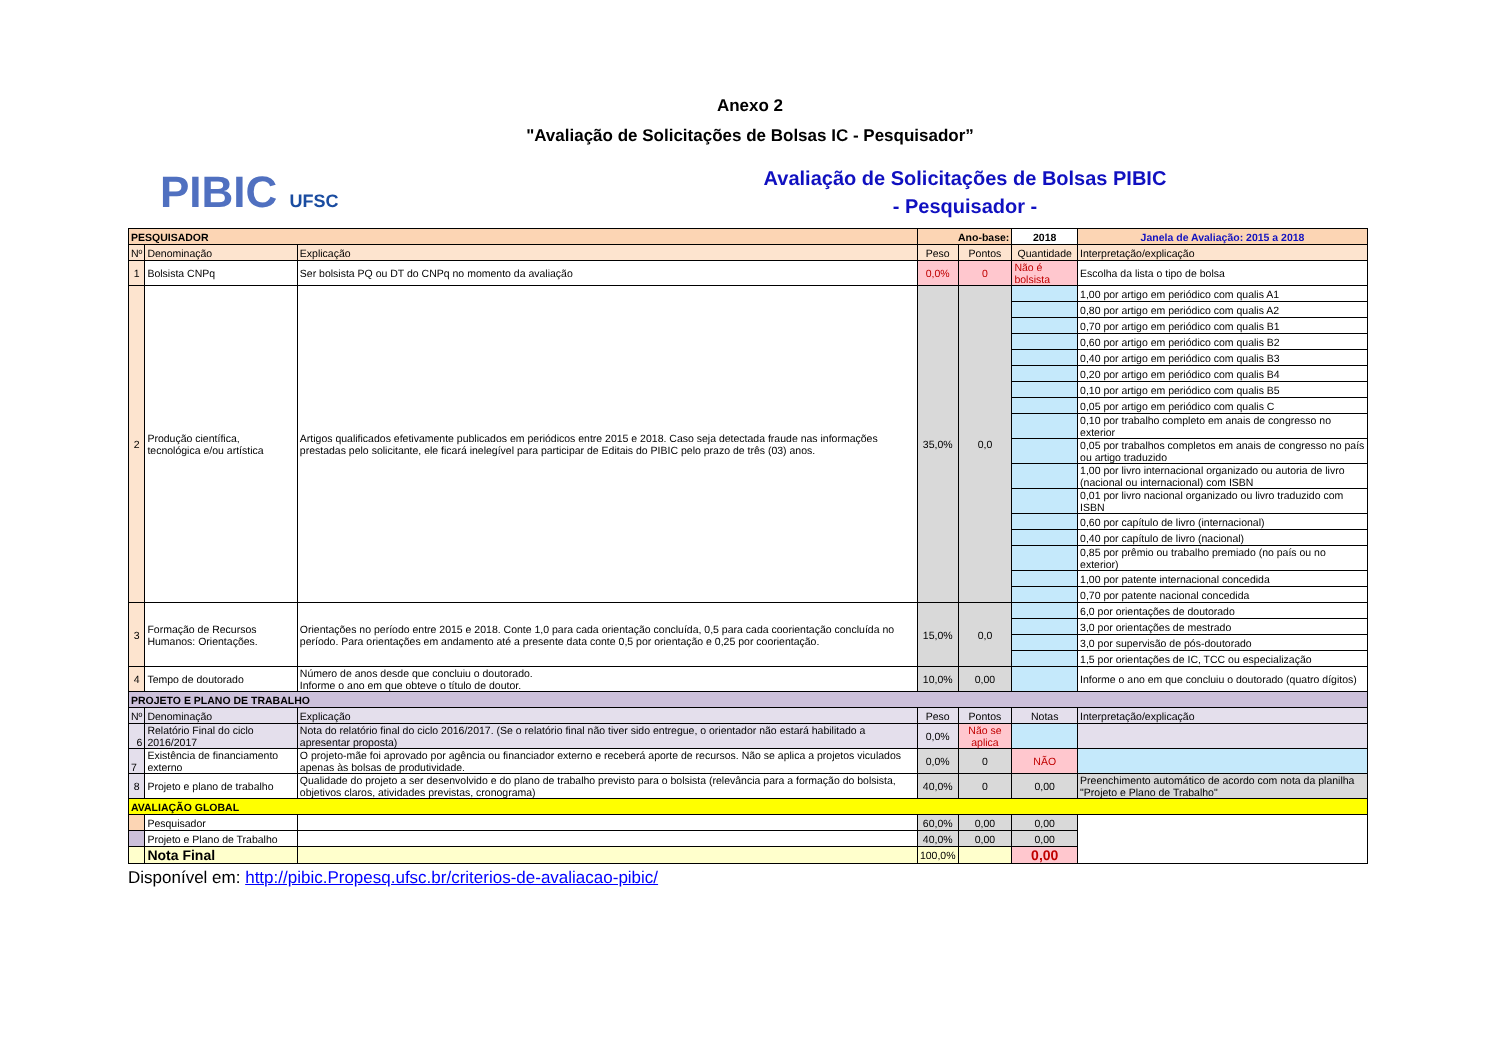Anexo 2
"Avaliação de Solicitações de Bolsas IC - Pesquisador”
PIBIC UFSC
Avaliação de Solicitações de Bolsas PIBIC
- Pesquisador -
| PESQUISADOR | | | Ano-base: | | 2018 | Janela de Avaliação: 2015 a 2018 |
| --- | --- | --- | --- | --- | --- | --- |
| Nº | Denominação | Explicação | Peso | Pontos | Quantidade | Interpretação/explicação |
| 1 | Bolsista CNPq | Ser bolsista PQ ou DT do CNPq no momento da avaliação | 0,0% | 0 | Não é bolsista | Escolha da lista o tipo de bolsa |
| 2 | Produção científica, tecnológica e/ou artística | Artigos qualificados efetivamente publicados em periódicos entre 2015 e 2018. Caso seja detectada fraude nas informações prestadas pelo solicitante, ele ficará inelegível para participar de Editais do PIBIC pelo prazo de três (03) anos. | 35,0% | 0,0 | | 1,00 por artigo em periódico com qualis A1 |
| | | | | | | 0,80 por artigo em periódico com qualis A2 |
| | | | | | | 0,70 por artigo em periódico com qualis B1 |
| | | | | | | 0,60 por artigo em periódico com qualis B2 |
| | | | | | | 0,40 por artigo em periódico com qualis B3 |
| | | | | | | 0,20 por artigo em periódico com qualis B4 |
| | | | | | | 0,10 por artigo em periódico com qualis B5 |
| | | | | | | 0,05 por artigo em periódico com qualis C |
| | | | | | | 0,10 por trabalho completo em anais de congresso no exterior |
| | | | | | | 0,05 por trabalhos completos em anais de congresso no país ou artigo traduzido |
| | | | | | | 1,00 por livro internacional organizado ou autoria de livro (nacional ou internacional) com ISBN |
| | | | | | | 0,01 por livro nacional organizado ou livro traduzido com ISBN |
| | | | | | | 0,60 por capítulo de livro (internacional) |
| | | | | | | 0,40 por capítulo de livro (nacional) |
| | | | | | | 0,85 por prêmio ou trabalho premiado (no país ou no exterior) |
| | | | | | | 1,00 por patente internacional concedida |
| | | | | | | 0,70 por patente nacional concedida |
| 3 | Formação de Recursos Humanos: Orientações. | Orientações no período entre 2015 e 2018. Conte 1,0 para cada orientação concluída, 0,5 para cada coorientação concluída no período. Para orientações em andamento até a presente data conte 0,5 por orientação e 0,25 por coorientação. | 15,0% | 0,0 | | 6,0 por orientações de doutorado |
| | | | | | | 3,0 por orientações de mestrado |
| | | | | | | 3,0 por supervisão de pós-doutorado |
| | | | | | | 1,5 por orientações de IC, TCC ou especialização |
| 4 | Tempo de doutorado | Número de anos desde que concluiu o doutorado. Informe o ano em que obteve o título de doutor. | 10,0% | 0,00 | | Informe o ano em que concluiu o doutorado (quatro dígitos) |
| PROJETO E PLANO DE TRABALHO | | | | | | |
| Nº | Denominação | Explicação | Peso | Pontos | Notas | Interpretação/explicação |
| 6 | Relatório Final do ciclo 2016/2017 | Nota do relatório final do ciclo 2016/2017. (Se o relatório final não tiver sido entregue, o orientador não estará habilitado a apresentar proposta) | 0,0% | Não se aplica | | |
| 7 | Existência de financiamento externo | O projeto-mãe foi aprovado por agência ou financiador externo e receberá aporte de recursos. Não se aplica a projetos viculados apenas às bolsas de produtividade. | 0,0% | 0 | NÃO | |
| 8 | Projeto e plano de trabalho | Qualidade do projeto a ser desenvolvido e do plano de trabalho previsto para o bolsista (relevância para a formação do bolsista, objetivos claros, atividades previstas, cronograma) | 40,0% | 0 | 0,00 | Preenchimento automático de acordo com nota da planilha "Projeto e Plano de Trabalho" |
| AVALIAÇÃO GLOBAL | | | | | | |
| | Pesquisador | | 60,0% | 0,00 | 0,00 | |
| | Projeto e Plano de Trabalho | | 40,0% | 0,00 | 0,00 | |
| | Nota Final | | 100,0% | | 0,00 | |
Disponível em: http://pibic.Propesq.ufsc.br/criterios-de-avaliacao-pibic/